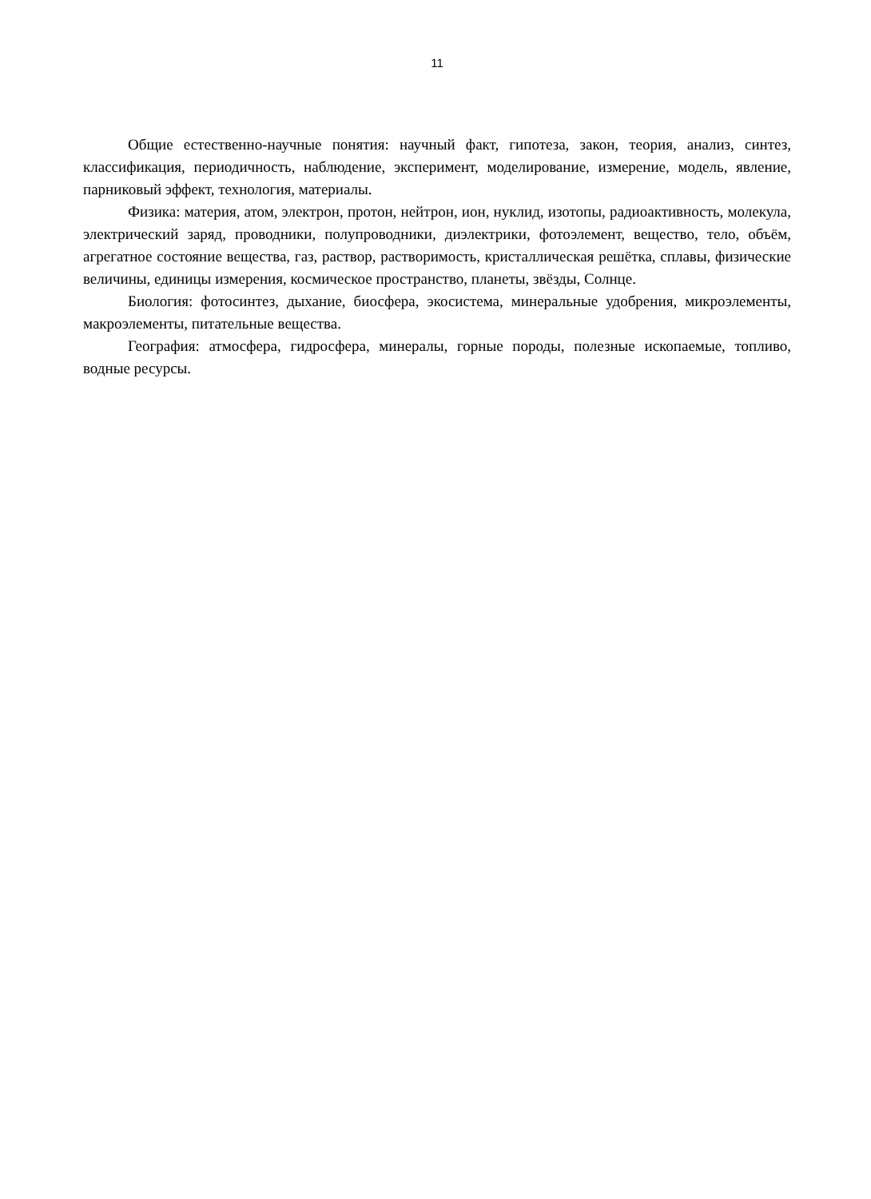11
Общие естественно-научные понятия: научный факт, гипотеза, закон, теория, анализ, синтез, классификация, периодичность, наблюдение, эксперимент, моделирование, измерение, модель, явление, парниковый эффект, технология, материалы.
Физика: материя, атом, электрон, протон, нейтрон, ион, нуклид, изотопы, радиоактивность, молекула, электрический заряд, проводники, полупроводники, диэлектрики, фотоэлемент, вещество, тело, объём, агрегатное состояние вещества, газ, раствор, растворимость, кристаллическая решётка, сплавы, физические величины, единицы измерения, космическое пространство, планеты, звёзды, Солнце.
Биология: фотосинтез, дыхание, биосфера, экосистема, минеральные удобрения, микроэлементы, макроэлементы, питательные вещества.
География: атмосфера, гидросфера, минералы, горные породы, полезные ископаемые, топливо, водные ресурсы.